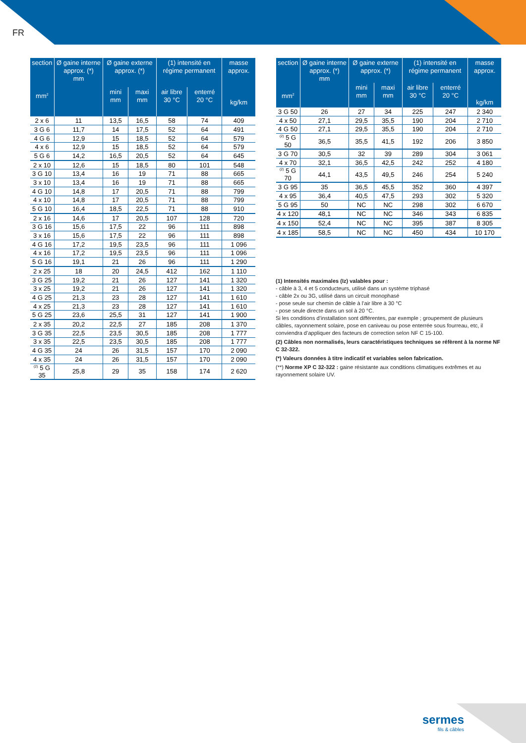FR
| section mm<sup>2</sup> | Ø gaine interne approx. (*) mm | Ø gaine externe approx. (*) | | (1) intensité en régime permanent | | masse approx. kg/km |
| --- | --- | --- | --- | --- | --- | --- |
| | | mini mm | maxi mm | air libre 30 °C | enterré 20 °C | |
| 2 x 6 | 11 | 13,5 | 16,5 | 58 | 74 | 409 |
| 3 G 6 | 11,7 | 14 | 17,5 | 52 | 64 | 491 |
| 4 G 6 | 12,9 | 15 | 18,5 | 52 | 64 | 579 |
| 4 x 6 | 12,9 | 15 | 18,5 | 52 | 64 | 579 |
| 5 G 6 | 14,2 | 16,5 | 20,5 | 52 | 64 | 645 |
| 2 x 10 | 12,6 | 15 | 18,5 | 80 | 101 | 548 |
| 3 G 10 | 13,4 | 16 | 19 | 71 | 88 | 665 |
| 3 x 10 | 13,4 | 16 | 19 | 71 | 88 | 665 |
| 4 G 10 | 14,8 | 17 | 20,5 | 71 | 88 | 799 |
| 4 x 10 | 14,8 | 17 | 20,5 | 71 | 88 | 799 |
| 5 G 10 | 16,4 | 18,5 | 22,5 | 71 | 88 | 910 |
| 2 x 16 | 14,6 | 17 | 20,5 | 107 | 128 | 720 |
| 3 G 16 | 15,6 | 17,5 | 22 | 96 | 111 | 898 |
| 3 x 16 | 15,6 | 17,5 | 22 | 96 | 111 | 898 |
| 4 G 16 | 17,2 | 19,5 | 23,5 | 96 | 111 | 1 096 |
| 4 x 16 | 17,2 | 19,5 | 23,5 | 96 | 111 | 1 096 |
| 5 G 16 | 19,1 | 21 | 26 | 96 | 111 | 1 290 |
| 2 x 25 | 18 | 20 | 24,5 | 412 | 162 | 1 110 |
| 3 G 25 | 19,2 | 21 | 26 | 127 | 141 | 1 320 |
| 3 x 25 | 19,2 | 21 | 26 | 127 | 141 | 1 320 |
| 4 G 25 | 21,3 | 23 | 28 | 127 | 141 | 1 610 |
| 4 x 25 | 21,3 | 23 | 28 | 127 | 141 | 1 610 |
| 5 G 25 | 23,6 | 25,5 | 31 | 127 | 141 | 1 900 |
| 2 x 35 | 20,2 | 22,5 | 27 | 185 | 208 | 1 370 |
| 3 G 35 | 22,5 | 23,5 | 30,5 | 185 | 208 | 1 777 |
| 3 x 35 | 22,5 | 23,5 | 30,5 | 185 | 208 | 1 777 |
| 4 G 35 | 24 | 26 | 31,5 | 157 | 170 | 2 090 |
| 4 x 35 | 24 | 26 | 31,5 | 157 | 170 | 2 090 |
| <sup>(2)</sup> 5 G 35 | 25,8 | 29 | 35 | 158 | 174 | 2 620 |
| section mm<sup>2</sup> | Ø gaine interne approx. (*) mm | Ø gaine externe approx. (*) | | (1) intensité en régime permanent | | masse approx. kg/km |
| --- | --- | --- | --- | --- | --- | --- |
| | | mini mm | maxi mm | air libre 30 °C | enterré 20 °C | |
| 3 G 50 | 26 | 27 | 34 | 225 | 247 | 2 340 |
| 4 x 50 | 27,1 | 29,5 | 35,5 | 190 | 204 | 2 710 |
| 4 G 50 | 27,1 | 29,5 | 35,5 | 190 | 204 | 2 710 |
| <sup>(2)</sup> 5 G 50 | 36,5 | 35,5 | 41,5 | 192 | 206 | 3 850 |
| 3 G 70 | 30,5 | 32 | 39 | 289 | 304 | 3 061 |
| 4 x 70 | 32,1 | 36,5 | 42,5 | 242 | 252 | 4 180 |
| <sup>(2)</sup> 5 G 70 | 44,1 | 43,5 | 49,5 | 246 | 254 | 5 240 |
| 3 G 95 | 35 | 36,5 | 45,5 | 352 | 360 | 4 397 |
| 4 x 95 | 36,4 | 40,5 | 47,5 | 293 | 302 | 5 320 |
| 5 G 95 | 50 | NC | NC | 298 | 302 | 6 670 |
| 4 x 120 | 48,1 | NC | NC | 346 | 343 | 6 835 |
| 4 x 150 | 52,4 | NC | NC | 395 | 387 | 8 305 |
| 4 x 185 | 58,5 | NC | NC | 450 | 434 | 10 170 |
(1) Intensités maximales (Iz) valables pour :
- câble à 3, 4 et 5 conducteurs, utilisé dans un système triphasé
- câble 2x ou 3G, utilisé dans un circuit monophasé
- pose seule sur chemin de câble à l’air libre à 30 °C
- pose seule directe dans un sol à 20 °C.
Si les conditions d’installation sont différentes, par exemple ; groupement de plusieurs câbles, rayonnement solaire, pose en caniveau ou pose enterrée sous fourreau, etc, il conviendra d’appliquer des facteurs de correction selon NF C 15-100.
(2) Câbles non normalisés, leurs caractéristiques techniques se réfèrent à la norme NF C 32-322.
(*) Valeurs données à titre indicatif et variables selon fabrication.
(**) Norme XP C 32-322 : gaine résistante aux conditions climatiques extrêmes et au rayonnement solaire UV.
sermes
fils & câbles